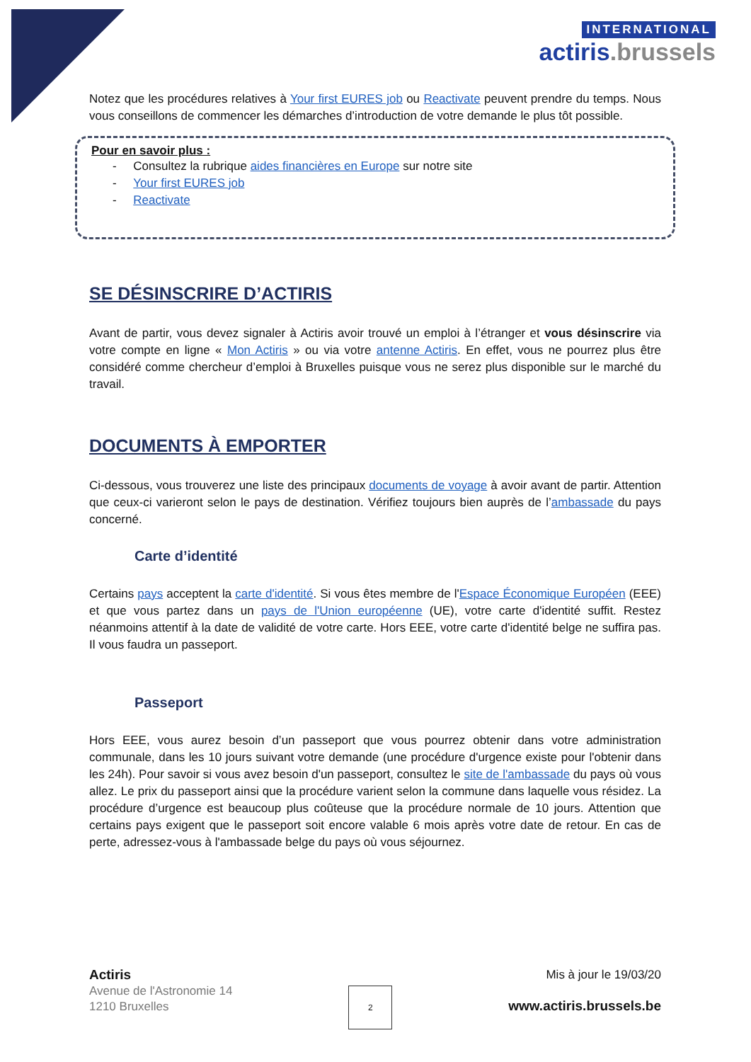INTERNATIONAL
actiris.brussels
Notez que les procédures relatives à Your first EURES job ou Reactivate peuvent prendre du temps. Nous vous conseillons de commencer les démarches d’introduction de votre demande le plus tôt possible.
Pour en savoir plus :
- Consultez la rubrique aides financières en Europe sur notre site
- Your first EURES job
- Reactivate
SE DÉSINSCRIRE D’ACTIRIS
Avant de partir, vous devez signaler à Actiris avoir trouvé un emploi à l’étranger et vous désinscrire via votre compte en ligne « Mon Actiris » ou via votre antenne Actiris. En effet, vous ne pourrez plus être considéré comme chercheur d’emploi à Bruxelles puisque vous ne serez plus disponible sur le marché du travail.
DOCUMENTS À EMPORTER
Ci-dessous, vous trouverez une liste des principaux documents de voyage à avoir avant de partir. Attention que ceux-ci varieront selon le pays de destination. Vérifiez toujours bien auprès de l’ambassade du pays concerné.
Carte d’identité
Certains pays acceptent la carte d'identité. Si vous êtes membre de l'Espace Économique Européen (EEE) et que vous partez dans un pays de l'Union européenne (UE), votre carte d'identité suffit. Restez néanmoins attentif à la date de validité de votre carte. Hors EEE, votre carte d'identité belge ne suffira pas. Il vous faudra un passeport.
Passeport
Hors EEE, vous aurez besoin d’un passeport que vous pourrez obtenir dans votre administration communale, dans les 10 jours suivant votre demande (une procédure d'urgence existe pour l'obtenir dans les 24h). Pour savoir si vous avez besoin d'un passeport, consultez le site de l'ambassade du pays où vous allez. Le prix du passeport ainsi que la procédure varient selon la commune dans laquelle vous résidez. La procédure d’urgence est beaucoup plus coûteuse que la procédure normale de 10 jours. Attention que certains pays exigent que le passeport soit encore valable 6 mois après votre date de retour. En cas de perte, adressez-vous à l'ambassade belge du pays où vous séjournez.
Actiris
Avenue de l'Astronomie 14
1210 Bruxelles
2
Mis à jour le 19/03/20
www.actiris.brussels.be